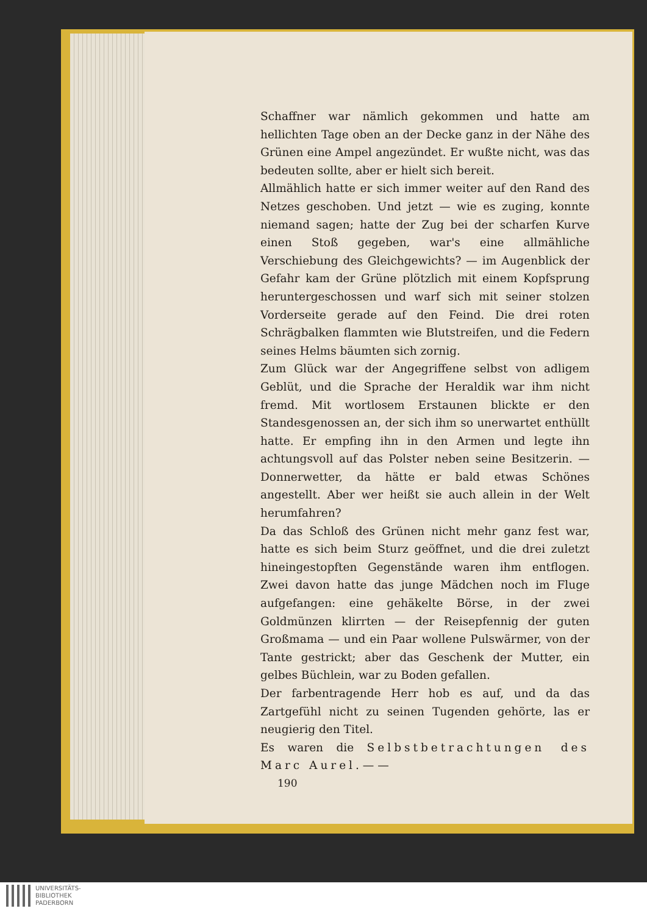Schaffner war nämlich gekommen und hatte am hellichten Tage oben an der Decke ganz in der Nähe des Grünen eine Ampel angezündet. Er wußte nicht, was das bedeuten sollte, aber er hielt sich bereit.
Allmählich hatte er sich immer weiter auf den Rand des Netzes geschoben. Und jetzt — wie es zuging, konnte niemand sagen; hatte der Zug bei der scharfen Kurve einen Stoß gegeben, war's eine allmähliche Verschiebung des Gleichgewichts? — im Augenblick der Gefahr kam der Grüne plötzlich mit einem Kopfsprung heruntergeschossen und warf sich mit seiner stolzen Vorderseite gerade auf den Feind. Die drei roten Schrägbalken flammten wie Blutstreifen, und die Federn seines Helms bäumten sich zornig.
Zum Glück war der Angegriffene selbst von adligem Geblüt, und die Sprache der Heraldik war ihm nicht fremd. Mit wortlosem Erstaunen blickte er den Standesgenossen an, der sich ihm so unerwartet enthüllt hatte. Er empfing ihn in den Armen und legte ihn achtungsvoll auf das Polster neben seine Besitzerin. — Donnerwetter, da hätte er bald etwas Schönes angestellt. Aber wer heißt sie auch allein in der Welt herumfahren?
Da das Schloß des Grünen nicht mehr ganz fest war, hatte es sich beim Sturz geöffnet, und die drei zuletzt hineingestopften Gegenstände waren ihm entflogen. Zwei davon hatte das junge Mädchen noch im Fluge aufgefangen: eine gehäkelte Börse, in der zwei Goldmünzen klirrten — der Reisepfennig der guten Großmama — und ein Paar wollene Pulswärmer, von der Tante gestrickt; aber das Geschenk der Mutter, ein gelbes Büchlein, war zu Boden gefallen.
Der farbentragende Herr hob es auf, und da das Zartgefühl nicht zu seinen Tugenden gehörte, las er neugierig den Titel.
Es waren die Selbstbetrachtungen des Marc Aurel. — —
190
UNIVERSITÄTS-
BIBLIOTHEK
PADERBORN